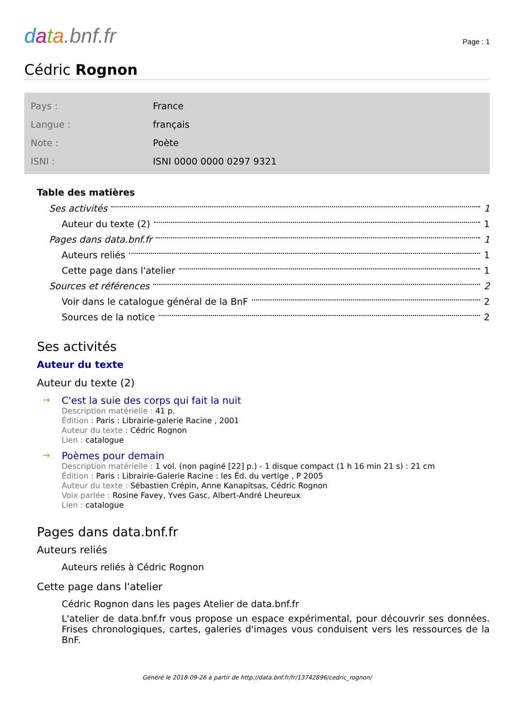data.bnf.fr
Page : 1
Cédric Rognon
| Pays : | France |
| Langue : | français |
| Note : | Poète |
| ISNI : | ISNI 0000 0000 0297 9321 |
Table des matières
Ses activités 1
Auteur du texte (2) 1
Pages dans data.bnf.fr 1
Auteurs reliés 1
Cette page dans l'atelier 1
Sources et références 2
Voir dans le catalogue général de la BnF 2
Sources de la notice 2
Ses activités
Auteur du texte
Auteur du texte (2)
→ C'est la suie des corps qui fait la nuit
Description matérielle : 41 p.
Édition : Paris : Librairie-galerie Racine , 2001
Auteur du texte : Cédric Rognon
Lien : catalogue
→ Poèmes pour demain
Description matérielle : 1 vol. (non paginé [22] p.) - 1 disque compact (1 h 16 min 21 s) : 21 cm
Édition : Paris : Librairie-Galerie Racine : les Éd. du vertige , P 2005
Auteur du texte : Sébastien Crépin, Anne Kanapitsas, Cédric Rognon
Voix parlée : Rosine Favey, Yves Gasc, Albert-André Lheureux
Lien : catalogue
Pages dans data.bnf.fr
Auteurs reliés
Auteurs reliés à Cédric Rognon
Cette page dans l'atelier
Cédric Rognon dans les pages Atelier de data.bnf.fr
L'atelier de data.bnf.fr vous propose un espace expérimental, pour découvrir ses données. Frises chronologiques, cartes, galeries d'images vous conduisent vers les ressources de la BnF.
Généré le 2018-09-26 à partir de http://data.bnf.fr/fr/13742896/cedric_rognon/